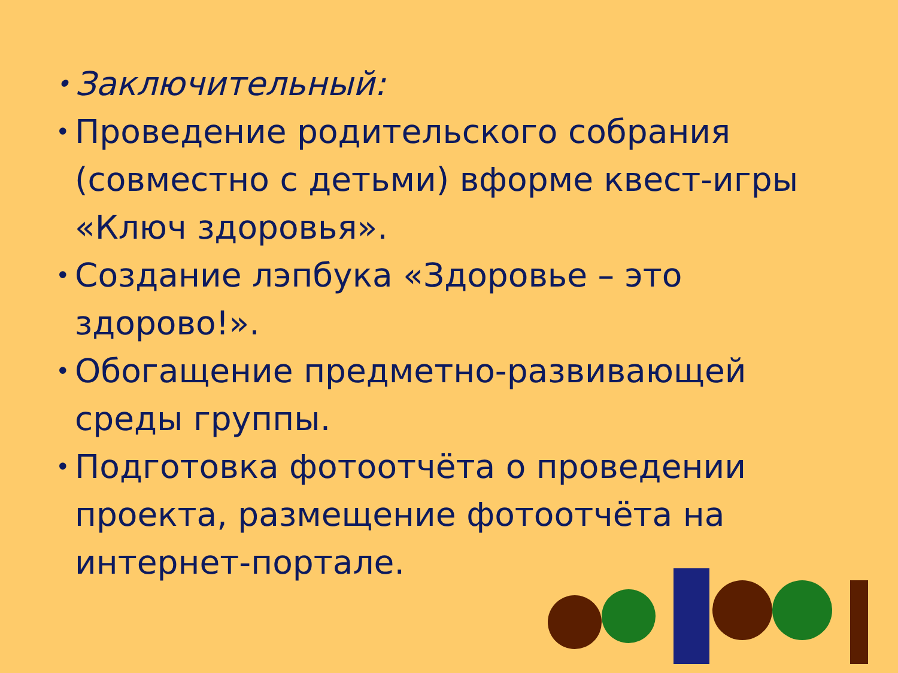• Заключительный:
• Проведение родительского собрания (совместно с детьми) вформе квест-игры «Ключ здоровья».
• Создание лэпбука «Здоровье – это здорово!».
• Обогащение предметно-развивающей среды группы.
• Подготовка фотоотчёта о проведении проекта, размещение фотоотчёта на интернет-портале.